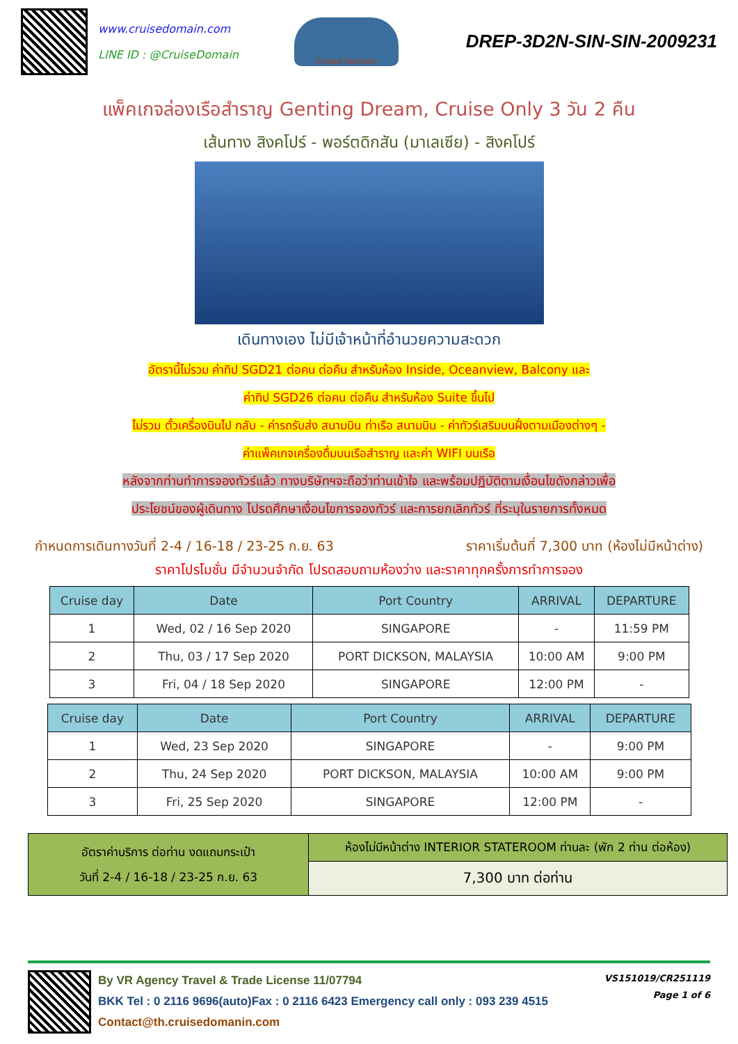www.cruisedomain.com
LINE ID : @CruiseDomain
Cruise Domain
DREP-3D2N-SIN-SIN-2009231
แพ็คเกจล่องเรือสำราญ Genting Dream, Cruise Only 3 วัน 2 คืน
เส้นทาง สิงคโปร์ - พอร์ตดิกสัน (มาเลเซีย) - สิงคโปร์
เดินทางเอง ไม่มีเจ้าหน้าที่อำนวยความสะดวก
อัตรานี้ไม่รวม ค่าทิป SGD21 ต่อคน ต่อคืน สำหรับห้อง Inside, Oceanview, Balcony และ
ค่าทิป SGD26 ต่อคน ต่อคืน สำหรับห้อง Suite ขึ้นไป
ไม่รวม ตั๋วเครื่องบินไป กลับ - ค่ารถรับส่ง สนามบิน ท่าเรือ สนามบิน - ค่าทัวร์เสริมบนฝั่งตามเมืองต่างๆ -
ค่าแพ็คเกจเครื่องดื่มบนเรือสำราญ และค่า WIFI บนเรือ
หลังจากท่านทำการจองทัวร์แล้ว ทางบริษัทฯจะถือว่าท่านเข้าใจ และพร้อมปฏิบัติตามเงื่อนไขดังกล่าวเพื่อ
ประโยชน์ของผู้เดินทาง โปรดศึกษาเงื่อนไขการจองทัวร์ และการยกเลิกทัวร์ ที่ระบุในรายการทั้งหมด
กำหนดการเดินทางวันที่ 2-4 / 16-18 / 23-25 ก.ย. 63 ราคาเริ่มต้นที่ 7,300 บาท (ห้องไม่มีหน้าต่าง)
ราคาโปรโมชั่น มีจำนวนจำกัด โปรดสอบถามห้องว่าง และราคาทุกครั้งการทำการจอง
| Cruise day | Date | Port Country | ARRIVAL | DEPARTURE |
| --- | --- | --- | --- | --- |
| 1 | Wed, 02 / 16 Sep 2020 | SINGAPORE | - | 11:59 PM |
| 2 | Thu, 03 / 17 Sep 2020 | PORT DICKSON, MALAYSIA | 10:00 AM | 9:00 PM |
| 3 | Fri, 04 / 18 Sep 2020 | SINGAPORE | 12:00 PM | - |
| Cruise day | Date | Port Country | ARRIVAL | DEPARTURE |
| --- | --- | --- | --- | --- |
| 1 | Wed, 23 Sep 2020 | SINGAPORE | - | 9:00 PM |
| 2 | Thu, 24 Sep 2020 | PORT DICKSON, MALAYSIA | 10:00 AM | 9:00 PM |
| 3 | Fri, 25 Sep 2020 | SINGAPORE | 12:00 PM | - |
| อัตราค่าบริการ ต่อท่าน งดแถมกระเป๋า วันที่ 2-4 / 16-18 / 23-25 ก.ย. 63 | ห้องไม่มีหน้าต่าง INTERIOR STATEROOM ท่านละ (พัก 2 ท่าน ต่อห้อง) |
| | 7,300 บาท ต่อท่าน |
By VR Agency Travel & Trade License 11/07794
BKK Tel : 0 2116 9696(auto)Fax : 0 2116 6423 Emergency call only : 093 239 4515
Contact@th.cruisedomanin.com
VS151019/CR251119
Page 1 of 6